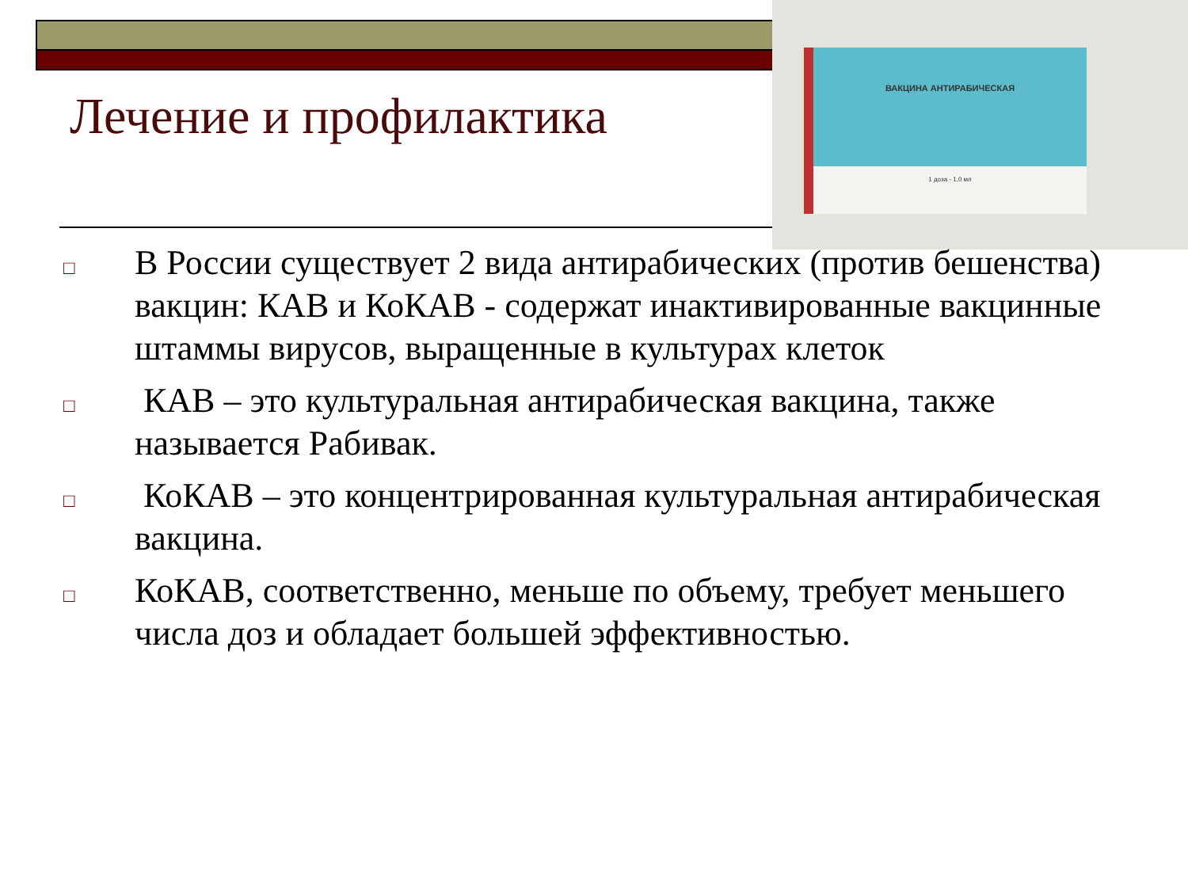ВАКЦИНА АНТИРАБИЧЕСКАЯ
1 доза - 1,0 мл
Лечение и профилактика
□ В России существует 2 вида антирабических (против бешенства) вакцин: КАВ и КоКАВ - содержат инактивированные вакцинные штаммы вирусов, выращенные в культурах клеток
□ КАВ – это культуральная антирабическая вакцина, также называется Рабивак.
□ КоКАВ – это концентрированная культуральная антирабическая вакцина.
□ КоКАВ, соответственно, меньше по объему, требует меньшего числа доз и обладает большей эффективностью.